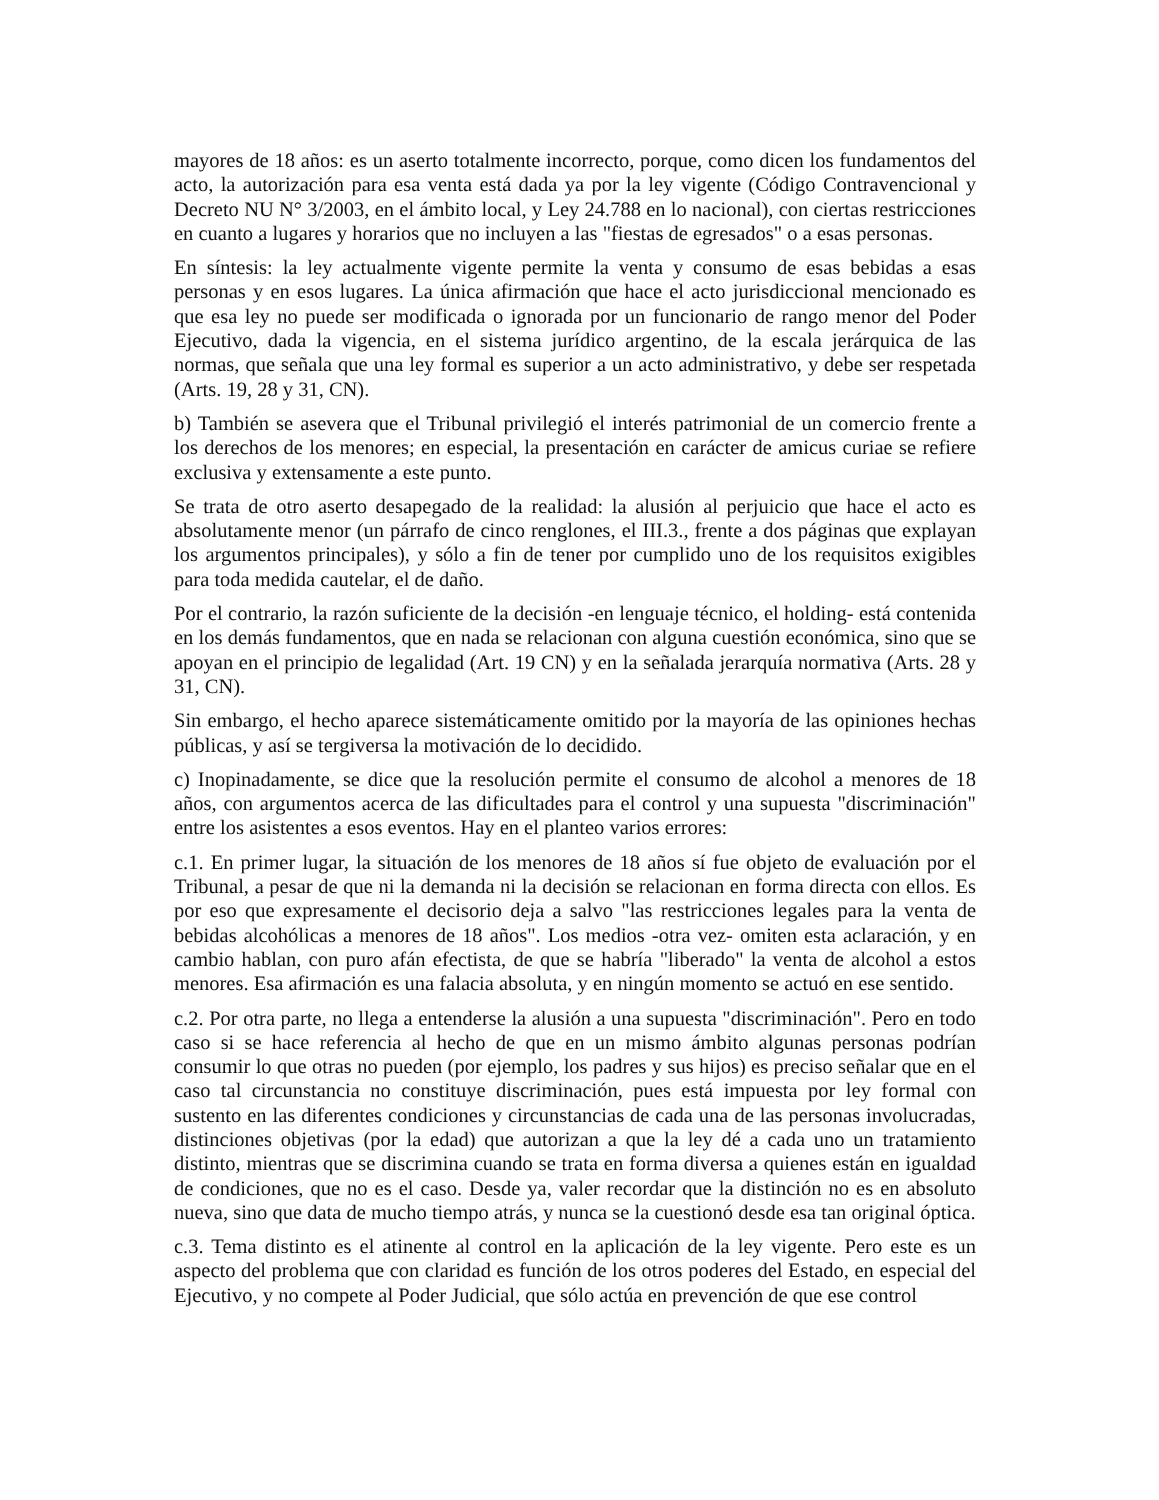mayores de 18 años: es un aserto totalmente incorrecto, porque, como dicen los fundamentos del acto, la autorización para esa venta está dada ya por la ley vigente (Código Contravencional y Decreto NU N° 3/2003, en el ámbito local, y Ley 24.788 en lo nacional), con ciertas restricciones en cuanto a lugares y horarios que no incluyen a las "fiestas de egresados" o a esas personas.
En síntesis: la ley actualmente vigente permite la venta y consumo de esas bebidas a esas personas y en esos lugares. La única afirmación que hace el acto jurisdiccional mencionado es que esa ley no puede ser modificada o ignorada por un funcionario de rango menor del Poder Ejecutivo, dada la vigencia, en el sistema jurídico argentino, de la escala jerárquica de las normas, que señala que una ley formal es superior a un acto administrativo, y debe ser respetada (Arts. 19, 28 y 31, CN).
b) También se asevera que el Tribunal privilegió el interés patrimonial de un comercio frente a los derechos de los menores; en especial, la presentación en carácter de amicus curiae se refiere exclusiva y extensamente a este punto.
Se trata de otro aserto desapegado de la realidad: la alusión al perjuicio que hace el acto es absolutamente menor (un párrafo de cinco renglones, el III.3., frente a dos páginas que explayan los argumentos principales), y sólo a fin de tener por cumplido uno de los requisitos exigibles para toda medida cautelar, el de daño.
Por el contrario, la razón suficiente de la decisión -en lenguaje técnico, el holding- está contenida en los demás fundamentos, que en nada se relacionan con alguna cuestión económica, sino que se apoyan en el principio de legalidad (Art. 19 CN) y en la señalada jerarquía normativa (Arts. 28 y 31, CN).
Sin embargo, el hecho aparece sistemáticamente omitido por la mayoría de las opiniones hechas públicas, y así se tergiversa la motivación de lo decidido.
c) Inopinadamente, se dice que la resolución permite el consumo de alcohol a menores de 18 años, con argumentos acerca de las dificultades para el control y una supuesta "discriminación" entre los asistentes a esos eventos. Hay en el planteo varios errores:
c.1. En primer lugar, la situación de los menores de 18 años sí fue objeto de evaluación por el Tribunal, a pesar de que ni la demanda ni la decisión se relacionan en forma directa con ellos. Es por eso que expresamente el decisorio deja a salvo "las restricciones legales para la venta de bebidas alcohólicas a menores de 18 años". Los medios -otra vez- omiten esta aclaración, y en cambio hablan, con puro afán efectista, de que se habría "liberado" la venta de alcohol a estos menores. Esa afirmación es una falacia absoluta, y en ningún momento se actuó en ese sentido.
c.2. Por otra parte, no llega a entenderse la alusión a una supuesta "discriminación". Pero en todo caso si se hace referencia al hecho de que en un mismo ámbito algunas personas podrían consumir lo que otras no pueden (por ejemplo, los padres y sus hijos) es preciso señalar que en el caso tal circunstancia no constituye discriminación, pues está impuesta por ley formal con sustento en las diferentes condiciones y circunstancias de cada una de las personas involucradas, distinciones objetivas (por la edad) que autorizan a que la ley dé a cada uno un tratamiento distinto, mientras que se discrimina cuando se trata en forma diversa a quienes están en igualdad de condiciones, que no es el caso. Desde ya, valer recordar que la distinción no es en absoluto nueva, sino que data de mucho tiempo atrás, y nunca se la cuestionó desde esa tan original óptica.
c.3. Tema distinto es el atinente al control en la aplicación de la ley vigente. Pero este es un aspecto del problema que con claridad es función de los otros poderes del Estado, en especial del Ejecutivo, y no compete al Poder Judicial, que sólo actúa en prevención de que ese control